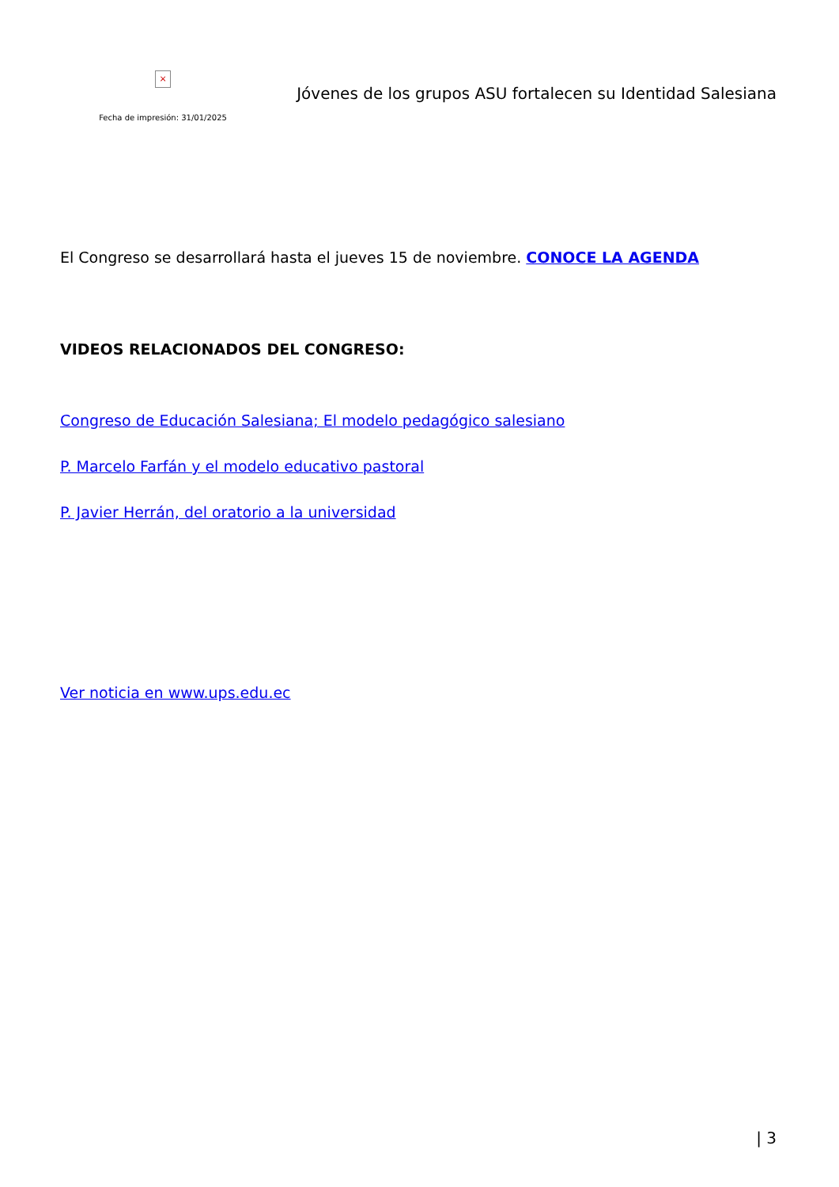×
Fecha de impresión: 31/01/2025
Jóvenes de los grupos ASU fortalecen su Identidad Salesiana
El Congreso se desarrollará hasta el jueves 15 de noviembre. CONOCE LA AGENDA
VIDEOS RELACIONADOS DEL CONGRESO:
Congreso de Educación Salesiana; El modelo pedagógico salesiano
P. Marcelo Farfán y el modelo educativo pastoral
P. Javier Herrán, del oratorio a la universidad
Ver noticia en www.ups.edu.ec
| 3